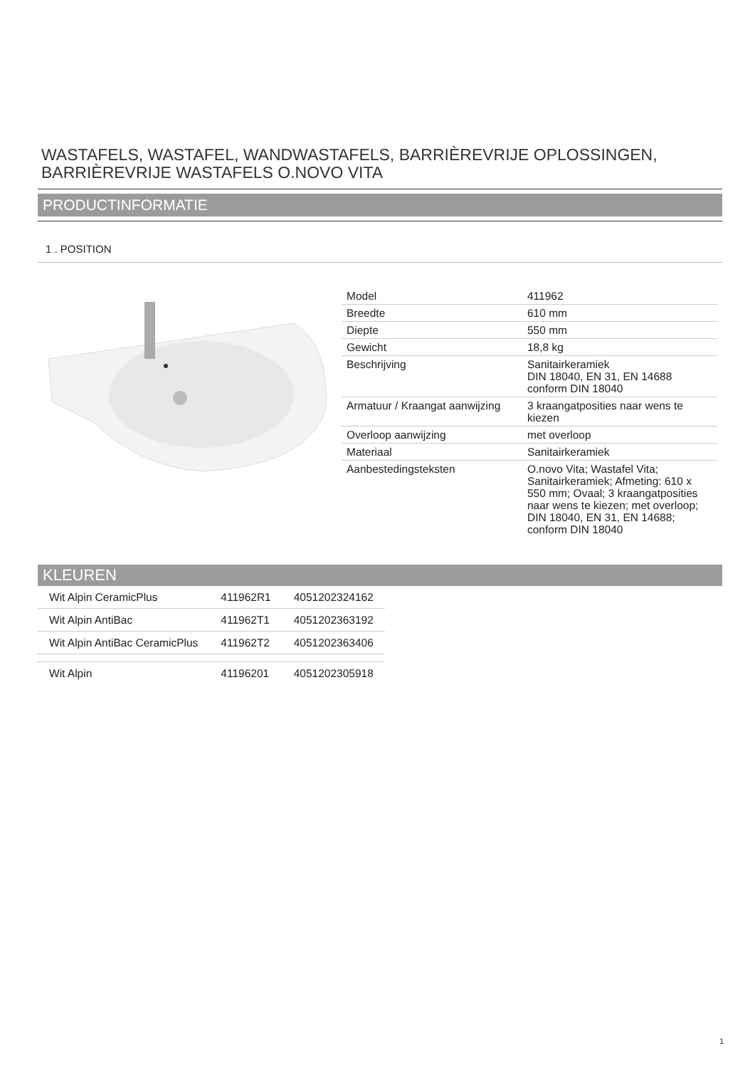WASTAFELS, WASTAFEL, WANDWASTAFELS, BARRIÈREVRIJE OPLOSSINGEN, BARRIÈREVRIJE WASTAFELS O.NOVO VITA
PRODUCTINFORMATIE
1 . POSITION
| Model | 411962 |
| Breedte | 610 mm |
| Diepte | 550 mm |
| Gewicht | 18,8 kg |
| Beschrijving | Sanitairkeramiek DIN 18040, EN 31, EN 14688 conform DIN 18040 |
| Armatuur / Kraangat aanwijzing | 3 kraangatposities naar wens te kiezen |
| Overloop aanwijzing | met overloop |
| Materiaal | Sanitairkeramiek |
| Aanbestedingsteksten | O.novo Vita; Wastafel Vita; Sanitairkeramiek; Afmeting: 610 x 550 mm; Ovaal; 3 kraangatposities naar wens te kiezen; met overloop; DIN 18040, EN 31, EN 14688; conform DIN 18040 |
KLEUREN
| Wit Alpin CeramicPlus | 411962R1 | 4051202324162 |
| Wit Alpin AntiBac | 411962T1 | 4051202363192 |
| Wit Alpin AntiBac CeramicPlus | 411962T2 | 4051202363406 |
| Wit Alpin | 41196201 | 4051202305918 |
1